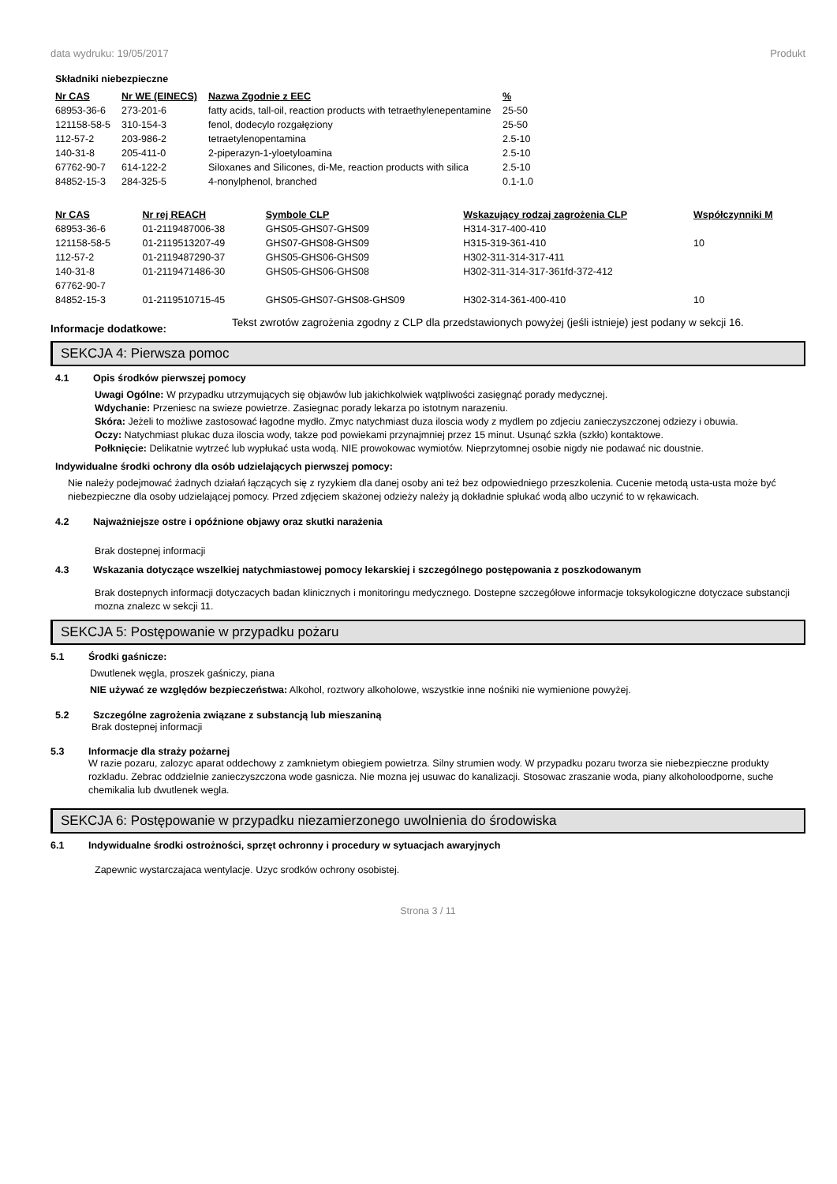data wydruku: 19/05/2017 Produkt
Składniki niebezpieczne
| Nr CAS | Nr WE (EINECS) | Nazwa Zgodnie z EEC | % |
| --- | --- | --- | --- |
| 68953-36-6 | 273-201-6 | fatty acids, tall-oil, reaction products with tetraethylenepentamine | 25-50 |
| 121158-58-5 | 310-154-3 | fenol, dodecylo rozgałęziony | 25-50 |
| 112-57-2 | 203-986-2 | tetraetylenopentamina | 2.5-10 |
| 140-31-8 | 205-411-0 | 2-piperazyn-1-yloetyloamina | 2.5-10 |
| 67762-90-7 | 614-122-2 | Siloxanes and Silicones, di-Me, reaction products with silica | 2.5-10 |
| 84852-15-3 | 284-325-5 | 4-nonylphenol, branched | 0.1-1.0 |
| Nr CAS | Nr rej REACH | Symbole CLP | Wskazujący rodzaj zagrożenia CLP | Współczynniki M |
| --- | --- | --- | --- | --- |
| 68953-36-6 | 01-2119487006-38 | GHS05-GHS07-GHS09 | H314-317-400-410 | |
| 121158-58-5 | 01-2119513207-49 | GHS07-GHS08-GHS09 | H315-319-361-410 | 10 |
| 112-57-2 | 01-2119487290-37 | GHS05-GHS06-GHS09 | H302-311-314-317-411 | |
| 140-31-8 | 01-2119471486-30 | GHS05-GHS06-GHS08 | H302-311-314-317-361fd-372-412 | |
| 67762-90-7 | | | | |
| 84852-15-3 | 01-2119510715-45 | GHS05-GHS07-GHS08-GHS09 | H302-314-361-400-410 | 10 |
Informacje dodatkowe:
Tekst zwrotów zagrożenia zgodny z CLP dla przedstawionych powyżej (jeśli istnieje) jest podany w sekcji 16.
SEKCJA 4: Pierwsza pomoc
4.1 Opis środków pierwszej pomocy
Uwagi Ogólne: W przypadku utrzymujących się objawów lub jakichkolwiek wątpliwości zasięgnąć porady medycznej.
Wdychanie: Przeniesc na swieze powietrze. Zasiegnac porady lekarza po istotnym narazeniu.
Skóra: Jeżeli to możliwe zastosować łagodne mydło. Zmyc natychmiast duza iloscia wody z mydlem po zdjeciu zanieczyszczonej odziezy i obuwia.
Oczy: Natychmiast plukac duza iloscia wody, takze pod powiekami przynajmniej przez 15 minut. Usunąć szkła (szkło) kontaktowe.
Połknięcie: Delikatnie wytrzeć lub wypłukać usta wodą. NIE prowokowac wymiotów. Nieprzytomnej osobie nigdy nie podawać nic doustnie.
Indywidualne środki ochrony dla osób udzielających pierwszej pomocy:
Nie należy podejmować żadnych działań łączących się z ryzykiem dla danej osoby ani też bez odpowiedniego przeszkolenia. Cucenie metodą usta-usta może być niebezpieczne dla osoby udzielającej pomocy. Przed zdjęciem skażonej odzieży należy ją dokładnie spłukać wodą albo uczynić to w rękawicach.
4.2 Najważniejsze ostre i opóźnione objawy oraz skutki narażenia
Brak dostepnej informacji
4.3 Wskazania dotyczące wszelkiej natychmiastowej pomocy lekarskiej i szczególnego postępowania z poszkodowanym
Brak dostepnych informacji dotyczacych badan klinicznych i monitoringu medycznego. Dostepne szczegółowe informacje toksykologiczne dotyczace substancji mozna znalezc w sekcji 11.
SEKCJA 5: Postępowanie w przypadku pożaru
5.1 Środki gaśnicze:
Dwutlenek węgla, proszek gaśniczy, piana
NIE używać ze względów bezpieczeństwa: Alkohol, roztwory alkoholowe, wszystkie inne nośniki nie wymienione powyżej.
5.2 Szczególne zagrożenia związane z substancją lub mieszaniną
Brak dostepnej informacji
5.3 Informacje dla straży pożarnej
W razie pozaru, zalozyc aparat oddechowy z zamknietym obiegiem powietrza. Silny strumien wody. W przypadku pozaru tworza sie niebezpieczne produkty rozkladu. Zebrac oddzielnie zanieczyszczona wode gasnicza. Nie mozna jej usuwac do kanalizacji. Stosowac zraszanie woda, piany alkoholoodporne, suche chemikalia lub dwutlenek wegla.
SEKCJA 6: Postępowanie w przypadku niezamierzonego uwolnienia do środowiska
6.1 Indywidualne środki ostrożności, sprzęt ochronny i procedury w sytuacjach awaryjnych
Zapewnic wystarczajaca wentylacje. Uzyc srodków ochrony osobistej.
Strona 3 / 11